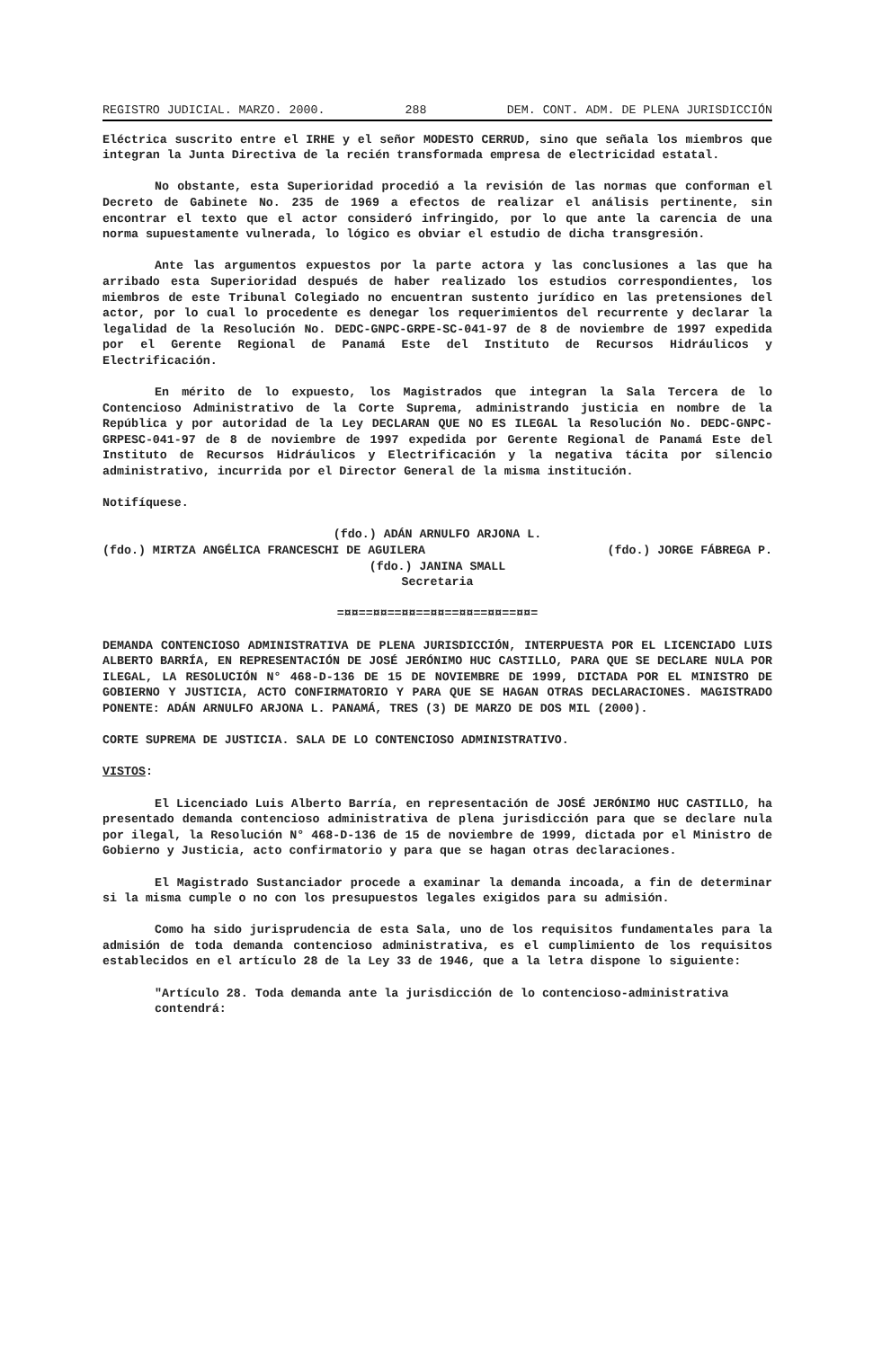REGISTRO JUDICIAL. MARZO. 2000. 288 DEM. CONT. ADM. DE PLENA JURISDICCIÓN
Eléctrica suscrito entre el IRHE y el señor MODESTO CERRUD, sino que señala los miembros que integran la Junta Directiva de la recién transformada empresa de electricidad estatal.
No obstante, esta Superioridad procedió a la revisión de las normas que conforman el Decreto de Gabinete No. 235 de 1969 a efectos de realizar el análisis pertinente, sin encontrar el texto que el actor consideró infringido, por lo que ante la carencia de una norma supuestamente vulnerada, lo lógico es obviar el estudio de dicha transgresión.
Ante las argumentos expuestos por la parte actora y las conclusiones a las que ha arribado esta Superioridad después de haber realizado los estudios correspondientes, los miembros de este Tribunal Colegiado no encuentran sustento jurídico en las pretensiones del actor, por lo cual lo procedente es denegar los requerimientos del recurrente y declarar la legalidad de la Resolución No. DEDC-GNPC-GRPE-SC-041-97 de 8 de noviembre de 1997 expedida por el Gerente Regional de Panamá Este del Instituto de Recursos Hidráulicos y Electrificación.
En mérito de lo expuesto, los Magistrados que integran la Sala Tercera de lo Contencioso Administrativo de la Corte Suprema, administrando justicia en nombre de la República y por autoridad de la Ley DECLARAN QUE NO ES ILEGAL la Resolución No. DEDC-GNPC-GRPESC-041-97 de 8 de noviembre de 1997 expedida por Gerente Regional de Panamá Este del Instituto de Recursos Hidráulicos y Electrificación y la negativa tácita por silencio administrativo, incurrida por el Director General de la misma institución.
Notifíquese.
(fdo.) ADÁN ARNULFO ARJONA L.
(fdo.) MIRTZA ANGÉLICA FRANCESCHI DE AGUILERA (fdo.) JORGE FÁBREGA P.
(fdo.) JANINA SMALL
Secretaria
=¤¤==¤¤==¤¤==¤¤==¤¤==¤¤==¤¤=
DEMANDA CONTENCIOSO ADMINISTRATIVA DE PLENA JURISDICCIÓN, INTERPUESTA POR EL LICENCIADO LUIS ALBERTO BARRÍA, EN REPRESENTACIÓN DE JOSÉ JERÓNIMO HUC CASTILLO, PARA QUE SE DECLARE NULA POR ILEGAL, LA RESOLUCIÓN N° 468-D-136 DE 15 DE NOVIEMBRE DE 1999, DICTADA POR EL MINISTRO DE GOBIERNO Y JUSTICIA, ACTO CONFIRMATORIO Y PARA QUE SE HAGAN OTRAS DECLARACIONES. MAGISTRADO PONENTE: ADÁN ARNULFO ARJONA L. PANAMÁ, TRES (3) DE MARZO DE DOS MIL (2000).
CORTE SUPREMA DE JUSTICIA. SALA DE LO CONTENCIOSO ADMINISTRATIVO.
VISTOS:
El Licenciado Luis Alberto Barría, en representación de JOSÉ JERÓNIMO HUC CASTILLO, ha presentado demanda contencioso administrativa de plena jurisdicción para que se declare nula por ilegal, la Resolución N° 468-D-136 de 15 de noviembre de 1999, dictada por el Ministro de Gobierno y Justicia, acto confirmatorio y para que se hagan otras declaraciones.
El Magistrado Sustanciador procede a examinar la demanda incoada, a fin de determinar si la misma cumple o no con los presupuestos legales exigidos para su admisión.
Como ha sido jurisprudencia de esta Sala, uno de los requisitos fundamentales para la admisión de toda demanda contencioso administrativa, es el cumplimiento de los requisitos establecidos en el artículo 28 de la Ley 33 de 1946, que a la letra dispone lo siguiente:
"Artículo 28. Toda demanda ante la jurisdicción de lo contencioso-administrativa contendrá: